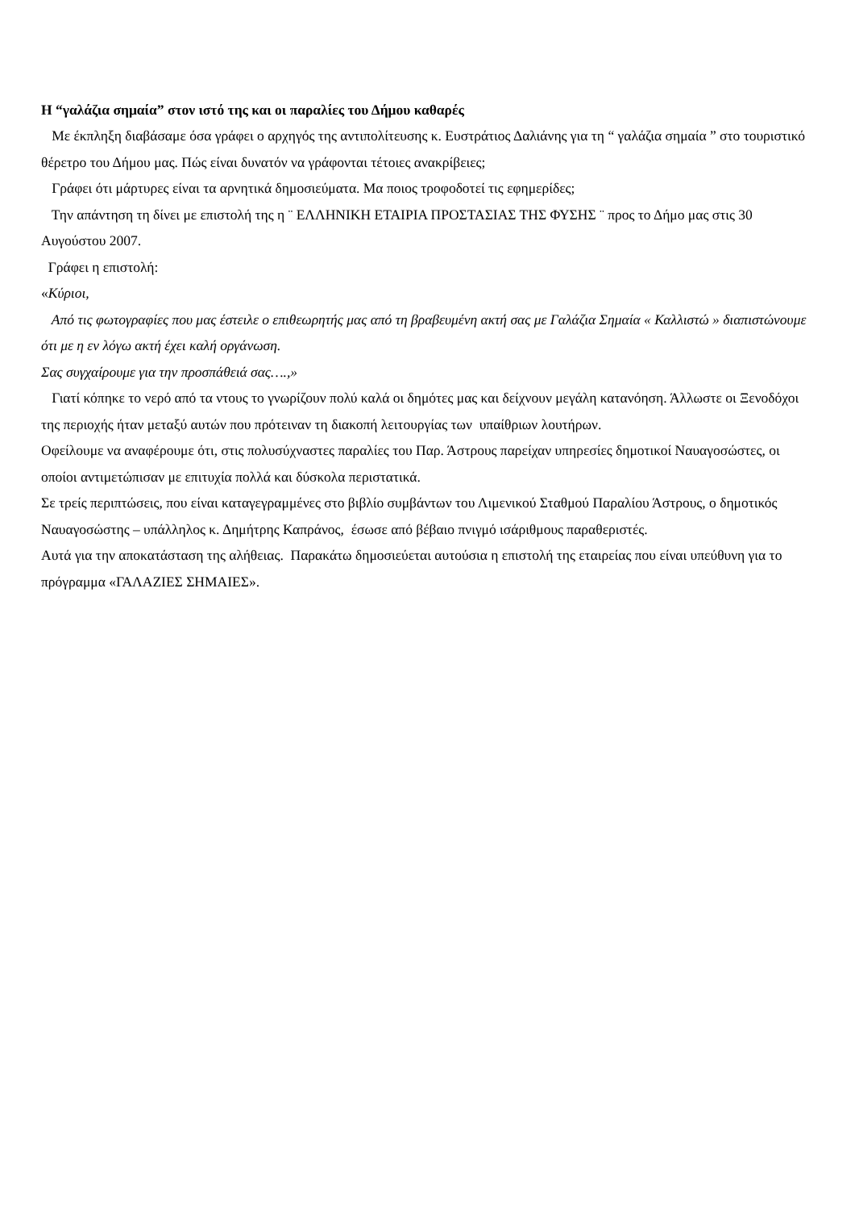Η “γαλάζια σημαία” στον ιστό της και οι παραλίες του Δήμου καθαρές
Με έκπληξη διαβάσαμε όσα γράφει ο αρχηγός της αντιπολίτευσης κ. Ευστράτιος Δαλιάνης για τη “ γαλάζια σημαία ” στο τουριστικό θέρετρο του Δήμου μας. Πώς είναι δυνατόν να γράφονται τέτοιες ανακρίβειες;
Γράφει ότι μάρτυρες είναι τα αρνητικά δημοσιεύματα. Μα ποιος τροφοδοτεί τις εφημερίδες;
Την απάντηση τη δίνει με επιστολή της η ¨ ΕΛΛΗΝΙΚΗ ΕΤΑΙΡΙΑ ΠΡΟΣΤΑΣΙΑΣ ΤΗΣ ΦΥΣΗΣ ¨ προς το Δήμο μας στις 30 Αυγούστου 2007.
Γράφει η επιστολή:
«Κύριοι,
Από τις φωτογραφίες που μας έστειλε ο επιθεωρητής μας από τη βραβευμένη ακτή σας με Γαλάζια Σημαία « Καλλιστώ » διαπιστώνουμε ότι με η εν λόγω ακτή έχει καλή οργάνωση.
Σας συγχαίρουμε για την προσπάθειά σας….,»
Γιατί κόπηκε το νερό από τα ντους το γνωρίζουν πολύ καλά οι δημότες μας και δείχνουν μεγάλη κατανόηση. Άλλωστε οι Ξενοδόχοι της περιοχής ήταν μεταξύ αυτών που πρότειναν τη διακοπή λειτουργίας των υπαίθριων λουτήρων.
Οφείλουμε να αναφέρουμε ότι, στις πολυσύχναστες παραλίες του Παρ. Άστρους παρείχαν υπηρεσίες δημοτικοί Ναυαγοσώστες, οι οποίοι αντιμετώπισαν με επιτυχία πολλά και δύσκολα περιστατικά.
Σε τρείς περιπτώσεις, που είναι καταγεγραμμένες στο βιβλίο συμβάντων του Λιμενικού Σταθμού Παραλίου Άστρους, ο δημοτικός Ναυαγοσώστης – υπάλληλος κ. Δημήτρης Καπράνος, έσωσε από βέβαιο πνιγμό ισάριθμους παραθεριστές.
Αυτά για την αποκατάσταση της αλήθειας. Παρακάτω δημοσιεύεται αυτούσια η επιστολή της εταιρείας που είναι υπεύθυνη για το πρόγραμμα «ΓΑΛΑΖΙΕΣ ΣΗΜΑΙΕΣ».